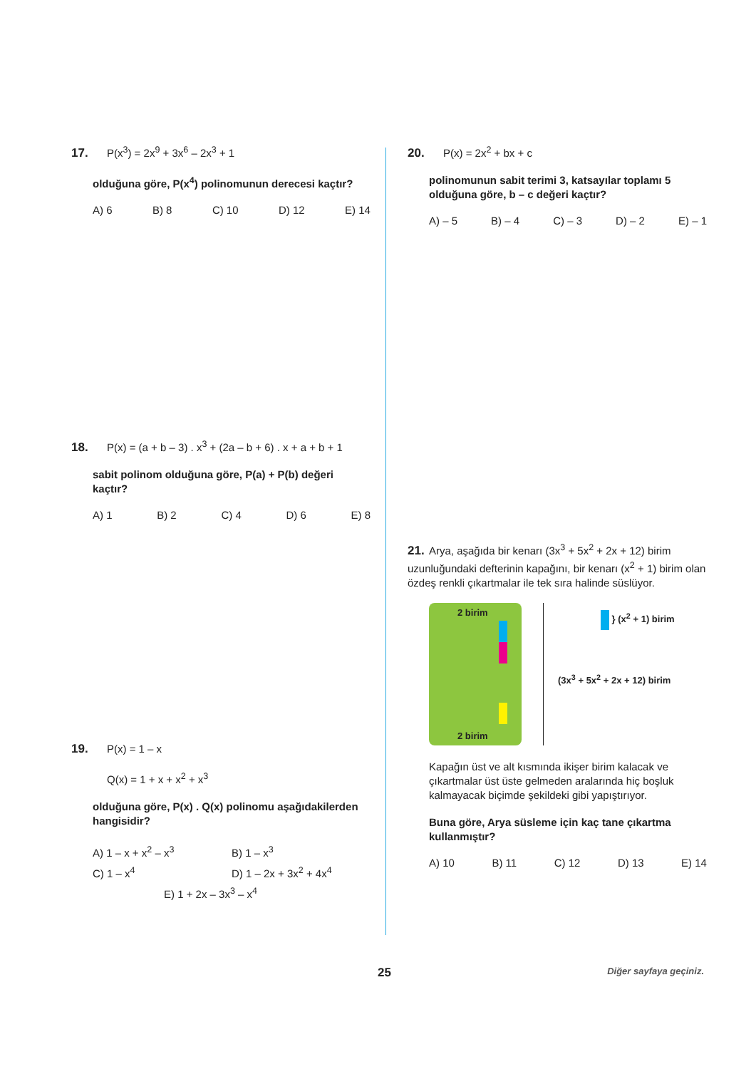17. P(x<sup>3</sup>) = 2x<sup>9</sup> + 3x<sup>6</sup> – 2x<sup>3</sup> + 1
olduğuna göre, P(x<sup>4</sup>) polinomunun derecesi kaçtır?
A) 6 B) 8 C) 10 D) 12 E) 14
18. P(x) = (a + b – 3) . x<sup>3</sup> + (2a – b + 6) . x + a + b + 1
sabit polinom olduğuna göre, P(a) + P(b) değeri kaçtır?
A) 1 B) 2 C) 4 D) 6 E) 8
19. P(x) = 1 – x
Q(x) = 1 + x + x<sup>2</sup> + x<sup>3</sup>
olduğuna göre, P(x) . Q(x) polinomu aşağıdakilerden hangisidir?
A) 1 – x + x<sup>2</sup> – x<sup>3</sup> B) 1 – x<sup>3</sup> C) 1 – x<sup>4</sup> D) 1 – 2x + 3x<sup>2</sup> + 4x<sup>4</sup> E) 1 + 2x – 3x<sup>3</sup> – x<sup>4</sup>
20. P(x) = 2x<sup>2</sup> + bx + c
polinomunun sabit terimi 3, katsayılar toplamı 5 olduğuna göre, b – c değeri kaçtır?
A) – 5 B) – 4 C) – 3 D) – 2 E) – 1
21. Arya, aşağıda bir kenarı (3x<sup>3</sup> + 5x<sup>2</sup> + 2x + 12) birim uzunluğundaki defterinin kapağını, bir kenarı (x<sup>2</sup> + 1) birim olan özdeş renkli çıkartmalar ile tek sıra halinde süslüyor.
2 birim
2 birim
} (x<sup>2</sup> + 1) birim
(3x<sup>3</sup> + 5x<sup>2</sup> + 2x + 12) birim
Kapağın üst ve alt kısmında ikişer birim kalacak ve çıkartmalar üst üste gelmeden aralarında hiç boşluk kalmayacak biçimde şekildeki gibi yapıştırıyor.
Buna göre, Arya süsleme için kaç tane çıkartma kullanmıştır?
A) 10 B) 11 C) 12 D) 13 E) 14
25 Diğer sayfaya geçiniz.